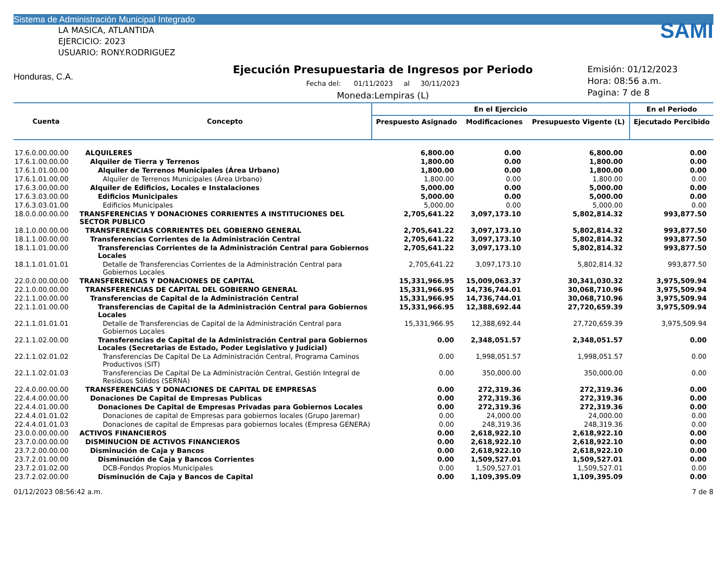Sistema de Administración Municipal Integrado
LA MASICA, ATLANTIDA
EJERCICIO: 2023
USUARIO: RONY.RODRIGUEZ
Honduras, C.A.
Ejecución Presupuestaria de Ingresos por Periodo
Fecha del: 01/11/2023 al 30/11/2023
Moneda:Lempiras (L)
SAMI
Emisión: 01/12/2023
Hora: 08:56 a.m.
Pagina: 7 de 8
| Cuenta | Concepto | En el Ejercicio | | | En el Periodo |
| --- | --- | --- | --- | --- | --- |
| | | Prespuesto Asignado | Modificaciones | Presupuesto Vigente (L) | Ejecutado Percibido |
| 17.6.0.00.00.00 | ALQUILERES | 6,800.00 | 0.00 | 6,800.00 | 0.00 |
| 17.6.1.00.00.00 | Alquiler de Tierra y Terrenos | 1,800.00 | 0.00 | 1,800.00 | 0.00 |
| 17.6.1.01.00.00 | Alquiler de Terrenos Municipales (Área Urbano) | 1,800.00 | 0.00 | 1,800.00 | 0.00 |
| 17.6.1.01.00.00 | Alquiler de Terrenos Municipales (Área Urbano) | 1,800.00 | 0.00 | 1,800.00 | 0.00 |
| 17.6.3.00.00.00 | Alquiler de Edificios, Locales e Instalaciones | 5,000.00 | 0.00 | 5,000.00 | 0.00 |
| 17.6.3.03.00.00 | Edificios Municipales | 5,000.00 | 0.00 | 5,000.00 | 0.00 |
| 17.6.3.03.01.00 | Edificios Municipales | 5,000.00 | 0.00 | 5,000.00 | 0.00 |
| 18.0.0.00.00.00 | TRANSFERENCIAS Y DONACIONES CORRIENTES A INSTITUCIONES DEL SECTOR PUBLICO | 2,705,641.22 | 3,097,173.10 | 5,802,814.32 | 993,877.50 |
| 18.1.0.00.00.00 | TRANSFERENCIAS CORRIENTES DEL GOBIERNO GENERAL | 2,705,641.22 | 3,097,173.10 | 5,802,814.32 | 993,877.50 |
| 18.1.1.00.00.00 | Transferencias Corrientes de la Administración Central | 2,705,641.22 | 3,097,173.10 | 5,802,814.32 | 993,877.50 |
| 18.1.1.01.00.00 | Transferencias Corrientes de la Administración Central para Gobiernos Locales | 2,705,641.22 | 3,097,173.10 | 5,802,814.32 | 993,877.50 |
| 18.1.1.01.01.01 | Detalle de Transferencias Corrientes de la Administración Central para Gobiernos Locales | 2,705,641.22 | 3,097,173.10 | 5,802,814.32 | 993,877.50 |
| 22.0.0.00.00.00 | TRANSFERENCIAS Y DONACIONES DE CAPITAL | 15,331,966.95 | 15,009,063.37 | 30,341,030.32 | 3,975,509.94 |
| 22.1.0.00.00.00 | TRANSFERENCIAS DE CAPITAL DEL GOBIERNO GENERAL | 15,331,966.95 | 14,736,744.01 | 30,068,710.96 | 3,975,509.94 |
| 22.1.1.00.00.00 | Transferencias de Capital de la Administración Central | 15,331,966.95 | 14,736,744.01 | 30,068,710.96 | 3,975,509.94 |
| 22.1.1.01.00.00 | Transferencias de Capital de la Administración Central para Gobiernos Locales | 15,331,966.95 | 12,388,692.44 | 27,720,659.39 | 3,975,509.94 |
| 22.1.1.01.01.01 | Detalle de Transferencias de Capital de la Administración Central para Gobiernos Locales | 15,331,966.95 | 12,388,692.44 | 27,720,659.39 | 3,975,509.94 |
| 22.1.1.02.00.00 | Transferencias de Capital de la Administración Central para Gobiernos Locales (Secretarias de Estado, Poder Legislativo y Judicial) | 0.00 | 2,348,051.57 | 2,348,051.57 | 0.00 |
| 22.1.1.02.01.02 | Transferencias De Capital De La Administración Central, Programa Caminos Productivos (SIT) | 0.00 | 1,998,051.57 | 1,998,051.57 | 0.00 |
| 22.1.1.02.01.03 | Transferencias De Capital De La Administración Central, Gestión Integral de Residuos Sólidos (SERNA) | 0.00 | 350,000.00 | 350,000.00 | 0.00 |
| 22.4.0.00.00.00 | TRANSFERENCIAS Y DONACIONES DE CAPITAL DE EMPRESAS | 0.00 | 272,319.36 | 272,319.36 | 0.00 |
| 22.4.4.00.00.00 | Donaciones De Capital de Empresas Publicas | 0.00 | 272,319.36 | 272,319.36 | 0.00 |
| 22.4.4.01.00.00 | Donaciones De Capital de Empresas Privadas para Gobiernos Locales | 0.00 | 272,319.36 | 272,319.36 | 0.00 |
| 22.4.4.01.01.02 | Donaciones de capital de Empresas para gobiernos locales (Grupo Jaremar) | 0.00 | 24,000.00 | 24,000.00 | 0.00 |
| 22.4.4.01.01.03 | Donaciones de capital de Empresas para gobiernos locales (Empresa GENERA) | 0.00 | 248,319.36 | 248,319.36 | 0.00 |
| 23.0.0.00.00.00 | ACTIVOS FINANCIEROS | 0.00 | 2,618,922.10 | 2,618,922.10 | 0.00 |
| 23.7.0.00.00.00 | DISMINUCION DE ACTIVOS FINANCIEROS | 0.00 | 2,618,922.10 | 2,618,922.10 | 0.00 |
| 23.7.2.00.00.00 | Disminución de Caja y Bancos | 0.00 | 2,618,922.10 | 2,618,922.10 | 0.00 |
| 23.7.2.01.00.00 | Disminución de Caja y Bancos Corrientes | 0.00 | 1,509,527.01 | 1,509,527.01 | 0.00 |
| 23.7.2.01.02.00 | DCB-Fondos Propios Municipales | 0.00 | 1,509,527.01 | 1,509,527.01 | 0.00 |
| 23.7.2.02.00.00 | Disminución de Caja y Bancos de Capital | 0.00 | 1,109,395.09 | 1,109,395.09 | 0.00 |
01/12/2023 08:56:42 a.m. 7 de 8